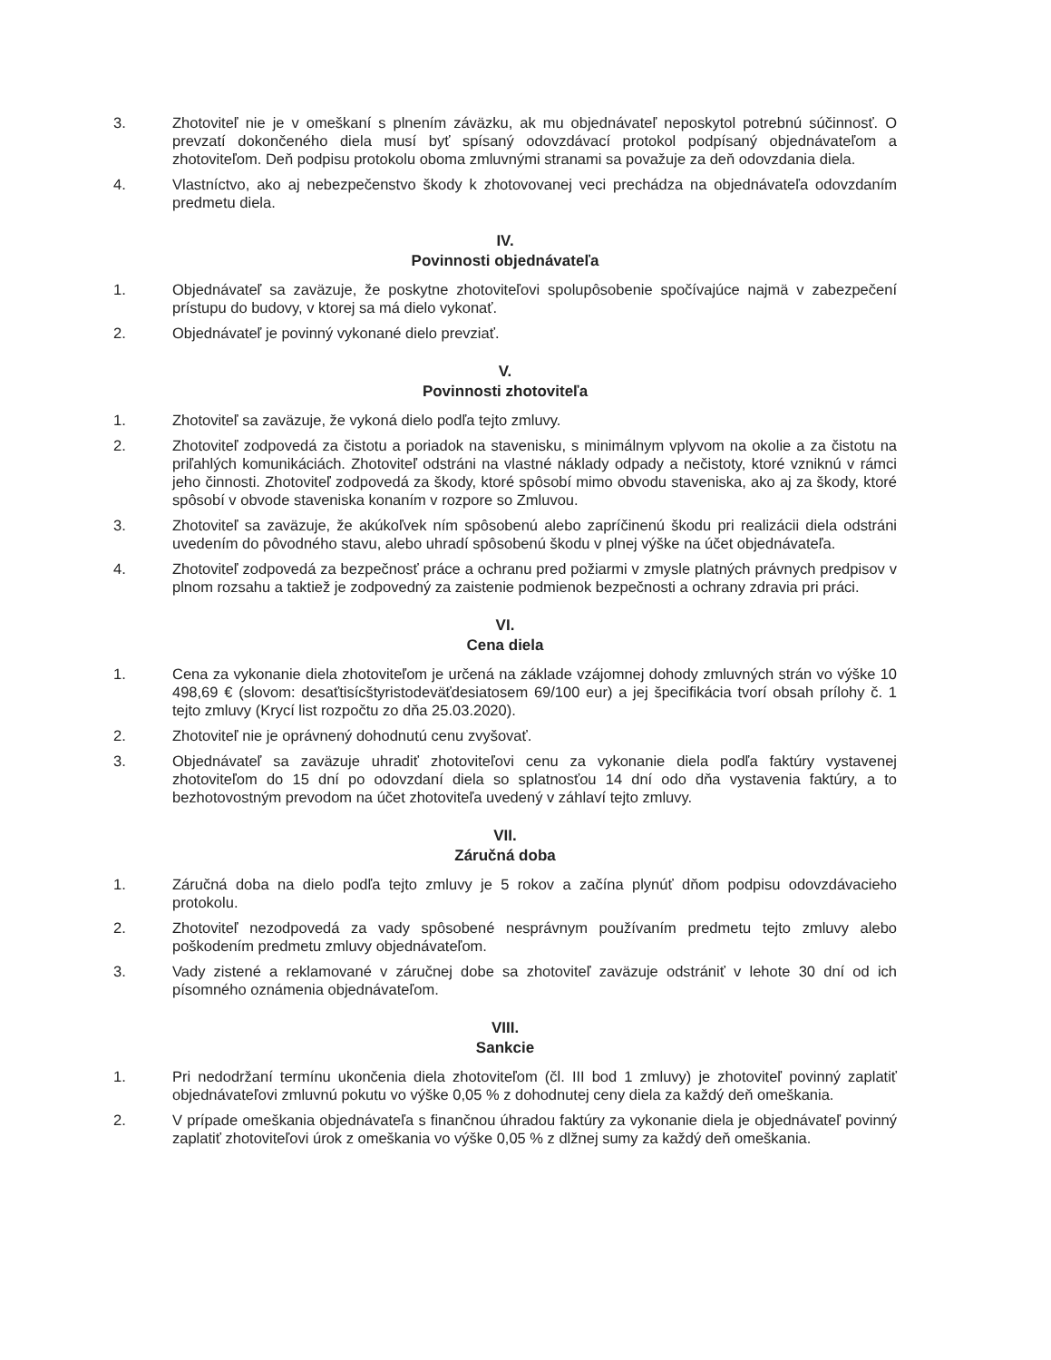3. Zhotoviteľ nie je v omeškaní s plnením záväzku, ak mu objednávateľ neposkytol potrebnú súčinnosť. O prevzatí dokončeného diela musí byť spísaný odovzdávací protokol podpísaný objednávateľom a zhotoviteľom. Deň podpisu protokolu oboma zmluvnými stranami sa považuje za deň odovzdania diela.
4. Vlastníctvo, ako aj nebezpečenstvo škody k zhotovovanej veci prechádza na objednávateľa odovzdaním predmetu diela.
IV.
Povinnosti objednávateľa
1. Objednávateľ sa zaväzuje, že poskytne zhotoviteľovi spolupôsobenie spočívajúce najmä v zabezpečení prístupu do budovy, v ktorej sa má dielo vykonať.
2. Objednávateľ je povinný vykonané dielo prevziať.
V.
Povinnosti zhotoviteľa
1. Zhotoviteľ sa zaväzuje, že vykoná dielo podľa tejto zmluvy.
2. Zhotoviteľ zodpovedá za čistotu a poriadok na stavenisku, s minimálnym vplyvom na okolie a za čistotu na priľahlých komunikáciách. Zhotoviteľ odstráni na vlastné náklady odpady a nečistoty, ktoré vzniknú v rámci jeho činnosti. Zhotoviteľ zodpovedá za škody, ktoré spôsobí mimo obvodu staveniska, ako aj za škody, ktoré spôsobí v obvode staveniska konaním v rozpore so Zmluvou.
3. Zhotoviteľ sa zaväzuje, že akúkoľvek ním spôsobenú alebo zapríčinenú škodu pri realizácii diela odstráni uvedením do pôvodného stavu, alebo uhradí spôsobenú škodu v plnej výške na účet objednávateľa.
4. Zhotoviteľ zodpovedá za bezpečnosť práce a ochranu pred požiarmi v zmysle platných právnych predpisov v plnom rozsahu a taktiež je zodpovedný za zaistenie podmienok bezpečnosti a ochrany zdravia pri práci.
VI.
Cena diela
1. Cena za vykonanie diela zhotoviteľom je určená na základe vzájomnej dohody zmluvných strán vo výške 10 498,69 € (slovom: desaťtisícštyristodeväťdesiatosem 69/100 eur) a jej špecifikácia tvorí obsah prílohy č. 1 tejto zmluvy (Krycí list rozpočtu zo dňa 25.03.2020).
2. Zhotoviteľ nie je oprávnený dohodnutú cenu zvyšovať.
3. Objednávateľ sa zaväzuje uhradiť zhotoviteľovi cenu za vykonanie diela podľa faktúry vystavenej zhotoviteľom do 15 dní po odovzdaní diela so splatnosťou 14 dní odo dňa vystavenia faktúry, a to bezhotovostným prevodom na účet zhotoviteľa uvedený v záhlaví tejto zmluvy.
VII.
Záručná doba
1. Záručná doba na dielo podľa tejto zmluvy je 5 rokov a začína plynúť dňom podpisu odovzdávacieho protokolu.
2. Zhotoviteľ nezodpovedá za vady spôsobené nesprávnym používaním predmetu tejto zmluvy alebo poškodením predmetu zmluvy objednávateľom.
3. Vady zistené a reklamované v záručnej dobe sa zhotoviteľ zaväzuje odstrániť v lehote 30 dní od ich písomného oznámenia objednávateľom.
VIII.
Sankcie
1. Pri nedodržaní termínu ukončenia diela zhotoviteľom (čl. III bod 1 zmluvy) je zhotoviteľ povinný zaplatiť objednávateľovi zmluvnú pokutu vo výške 0,05 % z dohodnutej ceny diela za každý deň omeškania.
2. V prípade omeškania objednávateľa s finančnou úhradou faktúry za vykonanie diela je objednávateľ povinný zaplatiť zhotoviteľovi úrok z omeškania vo výške 0,05 % z dlžnej sumy za každý deň omeškania.